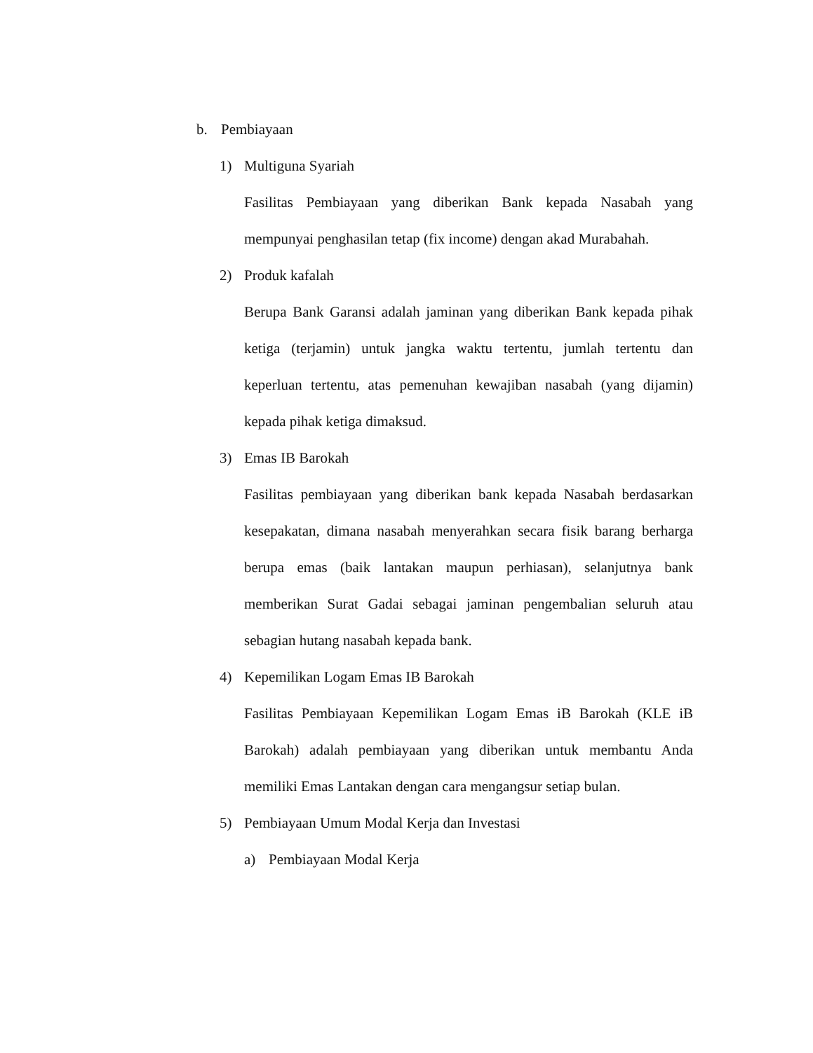b. Pembiayaan
1) Multiguna Syariah
Fasilitas Pembiayaan yang diberikan Bank kepada Nasabah yang mempunyai penghasilan tetap (fix income) dengan akad Murabahah.
2) Produk kafalah
Berupa Bank Garansi adalah jaminan yang diberikan Bank kepada pihak ketiga (terjamin) untuk jangka waktu tertentu, jumlah tertentu dan keperluan tertentu, atas pemenuhan kewajiban nasabah (yang dijamin) kepada pihak ketiga dimaksud.
3) Emas IB Barokah
Fasilitas pembiayaan yang diberikan bank kepada Nasabah berdasarkan kesepakatan, dimana nasabah menyerahkan secara fisik barang berharga berupa emas (baik lantakan maupun perhiasan), selanjutnya bank memberikan Surat Gadai sebagai jaminan pengembalian seluruh atau sebagian hutang nasabah kepada bank.
4) Kepemilikan Logam Emas IB Barokah
Fasilitas Pembiayaan Kepemilikan Logam Emas iB Barokah (KLE iB Barokah) adalah pembiayaan yang diberikan untuk membantu Anda memiliki Emas Lantakan dengan cara mengangsur setiap bulan.
5) Pembiayaan Umum Modal Kerja dan Investasi
a) Pembiayaan Modal Kerja